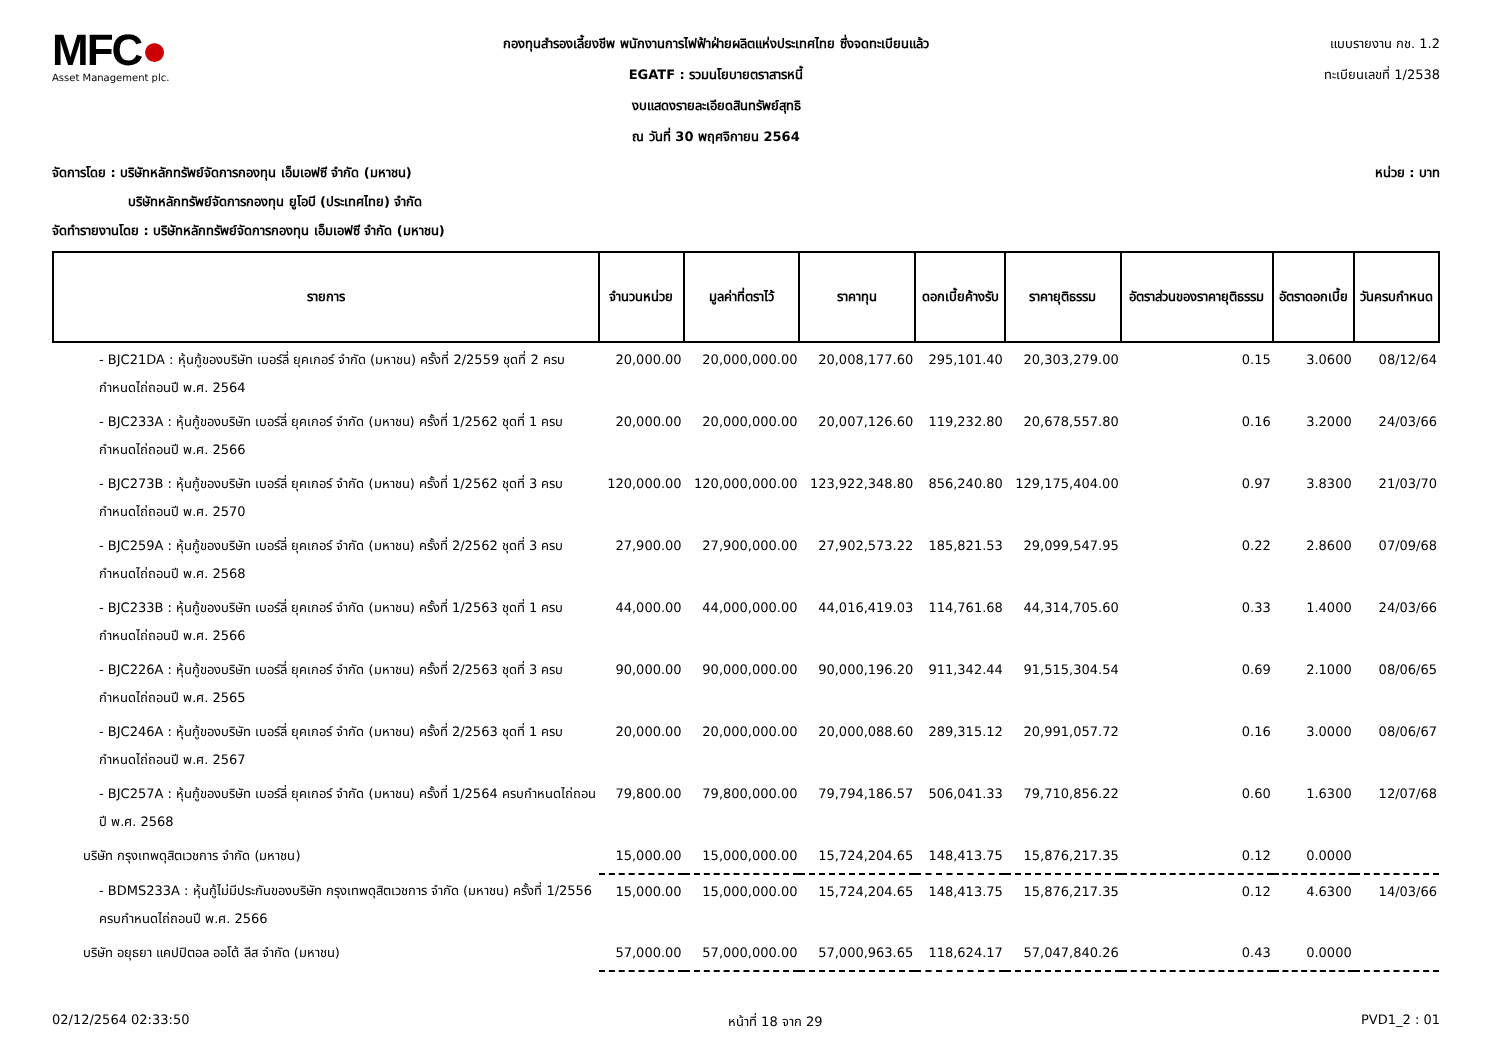MFC●
Asset Management plc.
กองทุนสำรองเลี้ยงชีพ พนักงานการไฟฟ้าฝ่ายผลิตแห่งประเทศไทย ซึ่งจดทะเบียนแล้ว
EGATF : รวมนโยบายตราสารหนี้
งบแสดงรายละเอียดสินทรัพย์สุทธิ
ณ วันที่ 30 พฤศจิกายน 2564
แบบรายงาน กช. 1.2
ทะเบียนเลขที่ 1/2538
จัดการโดย : บริษัทหลักทรัพย์จัดการกองทุน เอ็มเอฟซี จำกัด (มหาชน) หน่วย : บาท
บริษัทหลักทรัพย์จัดการกองทุน ยูโอบี (ประเทศไทย) จำกัด
จัดทำรายงานโดย : บริษัทหลักทรัพย์จัดการกองทุน เอ็มเอฟซี จำกัด (มหาชน)
| รายการ | จำนวนหน่วย | มูลค่าที่ตราไว้ | ราคาทุน | ดอกเบี้ยค้างรับ | ราคายุติธรรม | อัตราส่วนของราคายุติธรรม | อัตราดอกเบี้ย | วันครบกำหนด |
| --- | --- | --- | --- | --- | --- | --- | --- | --- |
| - BJC21DA : หุ้นกู้ของบริษัท เบอร์ลี่ ยุคเกอร์ จำกัด (มหาชน) ครั้งที่ 2/2559 ชุดที่ 2 ครบกำหนดไถ่ถอนปี พ.ศ. 2564 | 20,000.00 | 20,000,000.00 | 20,008,177.60 | 295,101.40 | 20,303,279.00 | 0.15 | 3.0600 | 08/12/64 |
| - BJC233A : หุ้นกู้ของบริษัท เบอร์ลี่ ยุคเกอร์ จำกัด (มหาชน) ครั้งที่ 1/2562 ชุดที่ 1 ครบกำหนดไถ่ถอนปี พ.ศ. 2566 | 20,000.00 | 20,000,000.00 | 20,007,126.60 | 119,232.80 | 20,678,557.80 | 0.16 | 3.2000 | 24/03/66 |
| - BJC273B : หุ้นกู้ของบริษัท เบอร์ลี่ ยุคเกอร์ จำกัด (มหาชน) ครั้งที่ 1/2562 ชุดที่ 3 ครบกำหนดไถ่ถอนปี พ.ศ. 2570 | 120,000.00 | 120,000,000.00 | 123,922,348.80 | 856,240.80 | 129,175,404.00 | 0.97 | 3.8300 | 21/03/70 |
| - BJC259A : หุ้นกู้ของบริษัท เบอร์ลี่ ยุคเกอร์ จำกัด (มหาชน) ครั้งที่ 2/2562 ชุดที่ 3 ครบกำหนดไถ่ถอนปี พ.ศ. 2568 | 27,900.00 | 27,900,000.00 | 27,902,573.22 | 185,821.53 | 29,099,547.95 | 0.22 | 2.8600 | 07/09/68 |
| - BJC233B : หุ้นกู้ของบริษัท เบอร์ลี่ ยุคเกอร์ จำกัด (มหาชน) ครั้งที่ 1/2563 ชุดที่ 1 ครบกำหนดไถ่ถอนปี พ.ศ. 2566 | 44,000.00 | 44,000,000.00 | 44,016,419.03 | 114,761.68 | 44,314,705.60 | 0.33 | 1.4000 | 24/03/66 |
| - BJC226A : หุ้นกู้ของบริษัท เบอร์ลี่ ยุคเกอร์ จำกัด (มหาชน) ครั้งที่ 2/2563 ชุดที่ 3 ครบกำหนดไถ่ถอนปี พ.ศ. 2565 | 90,000.00 | 90,000,000.00 | 90,000,196.20 | 911,342.44 | 91,515,304.54 | 0.69 | 2.1000 | 08/06/65 |
| - BJC246A : หุ้นกู้ของบริษัท เบอร์ลี่ ยุคเกอร์ จำกัด (มหาชน) ครั้งที่ 2/2563 ชุดที่ 1 ครบกำหนดไถ่ถอนปี พ.ศ. 2567 | 20,000.00 | 20,000,000.00 | 20,000,088.60 | 289,315.12 | 20,991,057.72 | 0.16 | 3.0000 | 08/06/67 |
| - BJC257A : หุ้นกู้ของบริษัท เบอร์ลี่ ยุคเกอร์ จำกัด (มหาชน) ครั้งที่ 1/2564 ครบกำหนดไถ่ถอนปี พ.ศ. 2568 | 79,800.00 | 79,800,000.00 | 79,794,186.57 | 506,041.33 | 79,710,856.22 | 0.60 | 1.6300 | 12/07/68 |
| บริษัท กรุงเทพดุสิตเวชการ จำกัด (มหาชน) | 15,000.00 | 15,000,000.00 | 15,724,204.65 | 148,413.75 | 15,876,217.35 | 0.12 | 0.0000 | |
| - BDMS233A : หุ้นกู้ไม่มีประกันของบริษัท กรุงเทพดุสิตเวชการ จำกัด (มหาชน) ครั้งที่ 1/2556 ครบกำหนดไถ่ถอนปี พ.ศ. 2566 | 15,000.00 | 15,000,000.00 | 15,724,204.65 | 148,413.75 | 15,876,217.35 | 0.12 | 4.6300 | 14/03/66 |
| บริษัท อยุธยา แคปปิตอล ออโต้ ลีส จำกัด (มหาชน) | 57,000.00 | 57,000,000.00 | 57,000,963.65 | 118,624.17 | 57,047,840.26 | 0.43 | 0.0000 | |
02/12/2564 02:33:50 หน้าที่ 18 จาก 29 PVD1_2 : 01